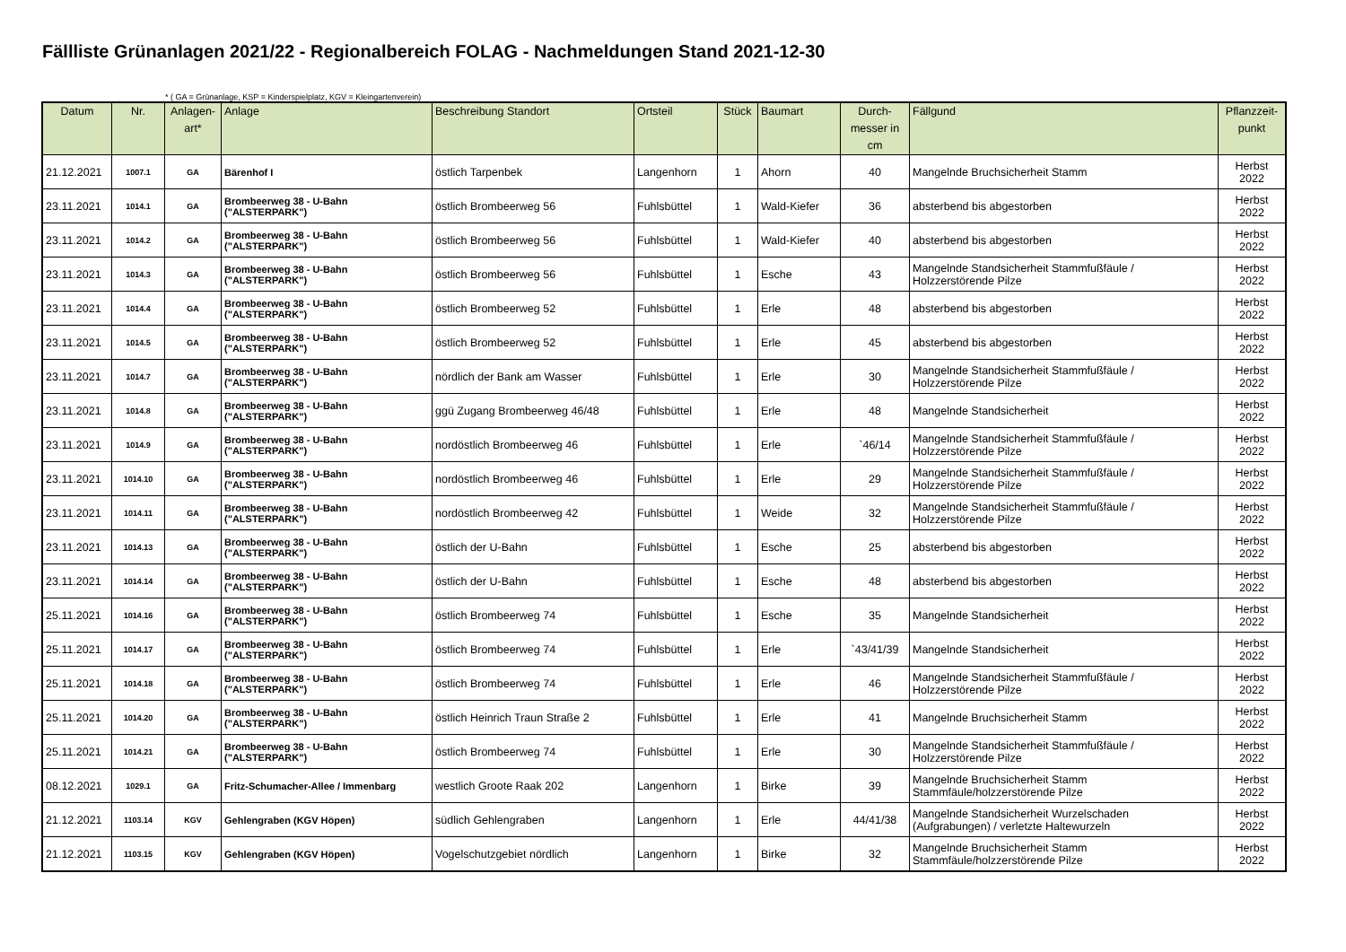Fällliste Grünanlagen 2021/22 - Regionalbereich FOLAG - Nachmeldungen Stand 2021-12-30
* ( GA = Grünanlage, KSP = Kinderspielplatz, KGV = Kleingartenverein)
| Datum | Nr. | Anlagen- art* | Anlage | Beschreibung Standort | Ortsteil | Stück | Baumart | Durch- messer in cm | Fällgund | Pflanzzeit- punkt |
| --- | --- | --- | --- | --- | --- | --- | --- | --- | --- | --- |
| 21.12.2021 | 1007.1 | GA | Bärenhof I | östlich Tarpenbek | Langenhorn | 1 | Ahorn | 40 | Mangelnde Bruchsicherheit Stamm | Herbst 2022 |
| 23.11.2021 | 1014.1 | GA | Brombeerweg 38 - U-Bahn ("ALSTERPARK") | östlich Brombeerweg 56 | Fuhlsbüttel | 1 | Wald-Kiefer | 36 | absterbend bis abgestorben | Herbst 2022 |
| 23.11.2021 | 1014.2 | GA | Brombeerweg 38 - U-Bahn ("ALSTERPARK") | östlich Brombeerweg 56 | Fuhlsbüttel | 1 | Wald-Kiefer | 40 | absterbend bis abgestorben | Herbst 2022 |
| 23.11.2021 | 1014.3 | GA | Brombeerweg 38 - U-Bahn ("ALSTERPARK") | östlich Brombeerweg 56 | Fuhlsbüttel | 1 | Esche | 43 | Mangelnde Standsicherheit Stammfußfäule / Holzzerstörende Pilze | Herbst 2022 |
| 23.11.2021 | 1014.4 | GA | Brombeerweg 38 - U-Bahn ("ALSTERPARK") | östlich Brombeerweg 52 | Fuhlsbüttel | 1 | Erle | 48 | absterbend bis abgestorben | Herbst 2022 |
| 23.11.2021 | 1014.5 | GA | Brombeerweg 38 - U-Bahn ("ALSTERPARK") | östlich Brombeerweg 52 | Fuhlsbüttel | 1 | Erle | 45 | absterbend bis abgestorben | Herbst 2022 |
| 23.11.2021 | 1014.7 | GA | Brombeerweg 38 - U-Bahn ("ALSTERPARK") | nördlich der Bank am Wasser | Fuhlsbüttel | 1 | Erle | 30 | Mangelnde Standsicherheit Stammfußfäule / Holzzerstörende Pilze | Herbst 2022 |
| 23.11.2021 | 1014.8 | GA | Brombeerweg 38 - U-Bahn ("ALSTERPARK") | ggü Zugang Brombeerweg 46/48 | Fuhlsbüttel | 1 | Erle | 48 | Mangelnde Standsicherheit | Herbst 2022 |
| 23.11.2021 | 1014.9 | GA | Brombeerweg 38 - U-Bahn ("ALSTERPARK") | nordöstlich Brombeerweg 46 | Fuhlsbüttel | 1 | Erle | `46/14 | Mangelnde Standsicherheit Stammfußfäule / Holzzerstörende Pilze | Herbst 2022 |
| 23.11.2021 | 1014.10 | GA | Brombeerweg 38 - U-Bahn ("ALSTERPARK") | nordöstlich Brombeerweg 46 | Fuhlsbüttel | 1 | Erle | 29 | Mangelnde Standsicherheit Stammfußfäule / Holzzerstörende Pilze | Herbst 2022 |
| 23.11.2021 | 1014.11 | GA | Brombeerweg 38 - U-Bahn ("ALSTERPARK") | nordöstlich Brombeerweg 42 | Fuhlsbüttel | 1 | Weide | 32 | Mangelnde Standsicherheit Stammfußfäule / Holzzerstörende Pilze | Herbst 2022 |
| 23.11.2021 | 1014.13 | GA | Brombeerweg 38 - U-Bahn ("ALSTERPARK") | östlich der U-Bahn | Fuhlsbüttel | 1 | Esche | 25 | absterbend bis abgestorben | Herbst 2022 |
| 23.11.2021 | 1014.14 | GA | Brombeerweg 38 - U-Bahn ("ALSTERPARK") | östlich der U-Bahn | Fuhlsbüttel | 1 | Esche | 48 | absterbend bis abgestorben | Herbst 2022 |
| 25.11.2021 | 1014.16 | GA | Brombeerweg 38 - U-Bahn ("ALSTERPARK") | östlich Brombeerweg 74 | Fuhlsbüttel | 1 | Esche | 35 | Mangelnde Standsicherheit | Herbst 2022 |
| 25.11.2021 | 1014.17 | GA | Brombeerweg 38 - U-Bahn ("ALSTERPARK") | östlich Brombeerweg 74 | Fuhlsbüttel | 1 | Erle | `43/41/39 | Mangelnde Standsicherheit | Herbst 2022 |
| 25.11.2021 | 1014.18 | GA | Brombeerweg 38 - U-Bahn ("ALSTERPARK") | östlich Brombeerweg 74 | Fuhlsbüttel | 1 | Erle | 46 | Mangelnde Standsicherheit Stammfußfäule / Holzzerstörende Pilze | Herbst 2022 |
| 25.11.2021 | 1014.20 | GA | Brombeerweg 38 - U-Bahn ("ALSTERPARK") | östlich Heinrich Traun Straße 2 | Fuhlsbüttel | 1 | Erle | 41 | Mangelnde Bruchsicherheit Stamm | Herbst 2022 |
| 25.11.2021 | 1014.21 | GA | Brombeerweg 38 - U-Bahn ("ALSTERPARK") | östlich Brombeerweg 74 | Fuhlsbüttel | 1 | Erle | 30 | Mangelnde Standsicherheit Stammfußfäule / Holzzerstörende Pilze | Herbst 2022 |
| 08.12.2021 | 1029.1 | GA | Fritz-Schumacher-Allee / Immenbarg | westlich Groote Raak 202 | Langenhorn | 1 | Birke | 39 | Mangelnde Bruchsicherheit Stamm Stammfäule/holzzerstörende Pilze | Herbst 2022 |
| 21.12.2021 | 1103.14 | KGV | Gehlengraben (KGV Höpen) | südlich Gehlengraben | Langenhorn | 1 | Erle | 44/41/38 | Mangelnde Standsicherheit Wurzelschaden (Aufgrabungen) / verletzte Haltewurzeln | Herbst 2022 |
| 21.12.2021 | 1103.15 | KGV | Gehlengraben (KGV Höpen) | Vogelschutzgebiet nördlich | Langenhorn | 1 | Birke | 32 | Mangelnde Bruchsicherheit Stamm Stammfäule/holzzerstörende Pilze | Herbst 2022 |